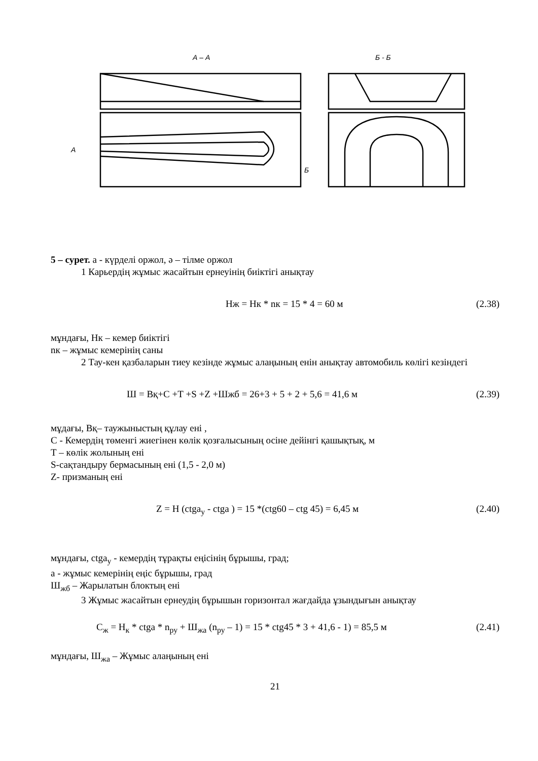А – А
Б - Б
А
Б
5 – сурет. а - күрделі оржол, ә – тілме оржол
1 Карьердің жұмыс жасайтын ернеуінің биіктігі анықтау
Нж = Нк * nк = 15 * 4 = 60 м (2.38)
мұндағы, Нк – кемер биіктігі
nк – жұмыс кемерінің саны
2 Тау-кен қазбаларын тиеу кезінде жұмыс алаңының енін анықтау автомобиль көлігі кезіндегі
Ш = Вқ+С +Т +S +Z +Шжб = 26+3 + 5 + 2 + 5,6 = 41,6 м (2.39)
мұдағы, Вқ– таужыныстың құлау ені ,
С - Кемердің төменгі жиегінен көлік қозғалысының осіне дейінгі қашықтық, м
Т – көлік жолының ені
S-сақтандыру бермасының ені (1,5 - 2,0 м)
Z- призманың ені
Z = Н (ctga<sub>у</sub> - ctga ) = 15 *(ctg60 – ctg 45) = 6,45 м (2.40)
мұндағы, ctga<sub>у</sub> - кемердің тұрақты еңісінің бұрышы, град;
а - жұмыс кемерінің еңіс бұрышы, град
Ш<sub>жб</sub> – Жарылатын блоктың ені
3 Жұмыс жасайтын ернеудің бұрышын горизонтал жағдайда ұзындығын анықтау
С<sub>ж</sub> = Н<sub>к</sub> * ctga * n<sub>ру</sub> + Ш<sub>жа</sub> (n<sub>ру</sub> – 1) = 15 * ctg45 * 3 + 41,6 - 1) = 85,5 м (2.41)
мұндағы, Ш<sub>жа</sub> – Жұмыс алаңының ені
21